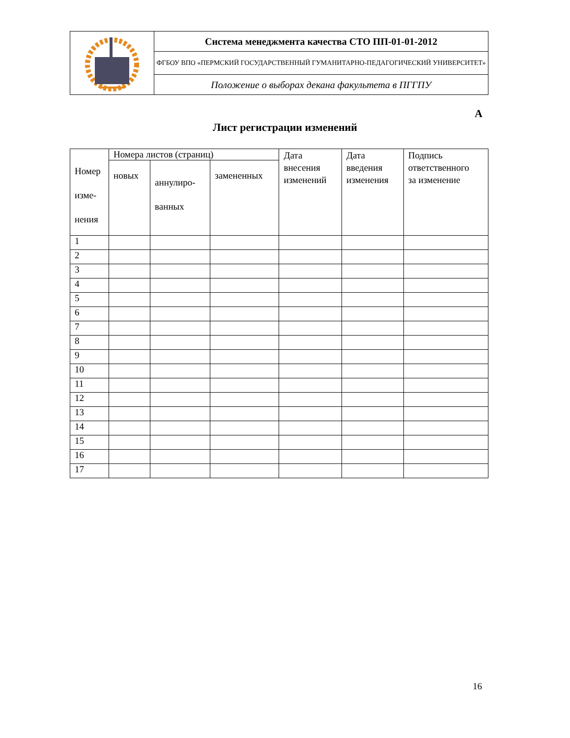| | Система менеджмента качества СТО ПП-01-01-2012 |
| | ФГБОУ ВПО «ПЕРМСКИЙ ГОСУДАРСТВЕННЫЙ ГУМАНИТАРНО-ПЕДАГОГИЧЕСКИЙ УНИВЕРСИТЕТ» |
| | Положение о выборах декана факультета в ПГГПУ |
А
Лист регистрации изменений
| Номер изме- нения | Номера листов (страниц) | | | Дата внесения изменений | Дата введения изменения | Подпись ответственного за изменение |
| | новых | аннулиро- ванных | замененных | | | |
| 1 | | | | | | |
| 2 | | | | | | |
| 3 | | | | | | |
| 4 | | | | | | |
| 5 | | | | | | |
| 6 | | | | | | |
| 7 | | | | | | |
| 8 | | | | | | |
| 9 | | | | | | |
| 10 | | | | | | |
| 11 | | | | | | |
| 12 | | | | | | |
| 13 | | | | | | |
| 14 | | | | | | |
| 15 | | | | | | |
| 16 | | | | | | |
| 17 | | | | | | |
16